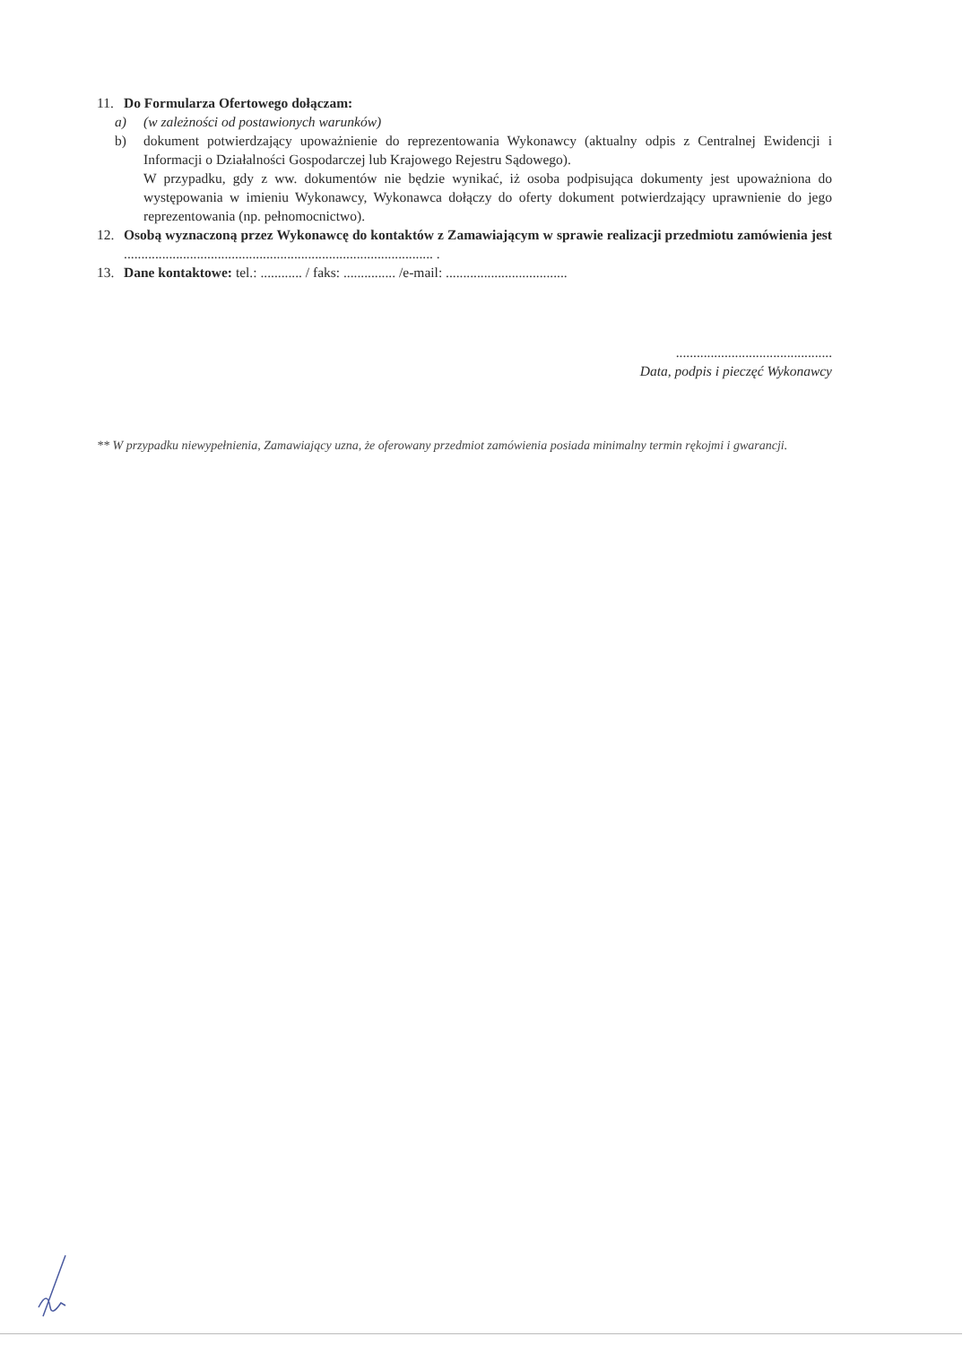11. Do Formularza Ofertowego dołączam:
a) (w zależności od postawionych warunków)
b) dokument potwierdzający upoważnienie do reprezentowania Wykonawcy (aktualny odpis z Centralnej Ewidencji i Informacji o Działalności Gospodarczej lub Krajowego Rejestru Sądowego).
W przypadku, gdy z ww. dokumentów nie będzie wynikać, iż osoba podpisująca dokumenty jest upoważniona do występowania w imieniu Wykonawcy, Wykonawca dołączy do oferty dokument potwierdzający uprawnienie do jego reprezentowania (np. pełnomocnictwo).
12. Osobą wyznaczoną przez Wykonawcę do kontaktów z Zamawiającym w sprawie realizacji przedmiotu zamówienia jest ......................................................................................... .
13. Dane kontaktowe: tel.: ............ / faks: ............... /e-mail: ...................................
.............................................
Data, podpis i pieczęć Wykonawcy
** W przypadku niewypełnienia, Zamawiający uzna, że oferowany przedmiot zamówienia posiada minimalny termin rękojmi i gwarancji.